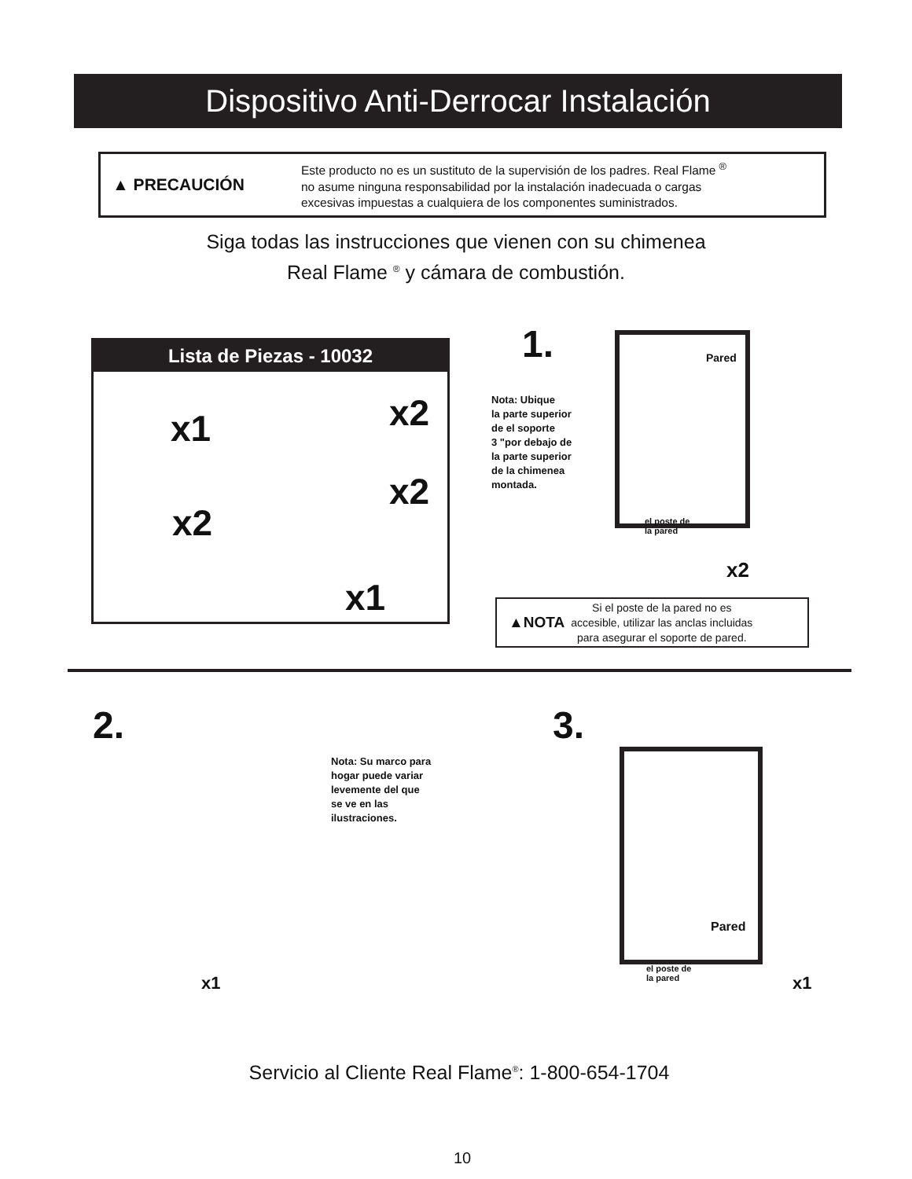Dispositivo Anti-Derrocar Instalación
▲ PRECAUCIÓN
Este producto no es un sustituto de la supervisión de los padres. Real Flame <sup>®</sup>
no asume ninguna responsabilidad por la instalación inadecuada o cargas
excesivas impuestas a cualquiera de los componentes suministrados.
Siga todas las instrucciones que vienen con su chimenea
Real Flame <sup>®</sup> y cámara de combustión.
Lista de Piezas - 10032
x1 x2
x2
x2
x1
1. Pared
el poste de
la pared
Nota: Ubique
la parte superior
de el soporte
3 "por debajo de
la parte superior
de la chimenea
montada.
x2
▲NOTA
Si el poste de la pared no es
accesible, utilizar las anclas incluidas
para asegurar el soporte de pared.
2.
Nota: Su marco para
hogar puede variar
levemente del que
se ve en las
ilustraciones.
x1
3.
Pared
el poste de
la pared
x1
Servicio al Cliente Real Flame<sup>®</sup>: 1-800-654-1704
10